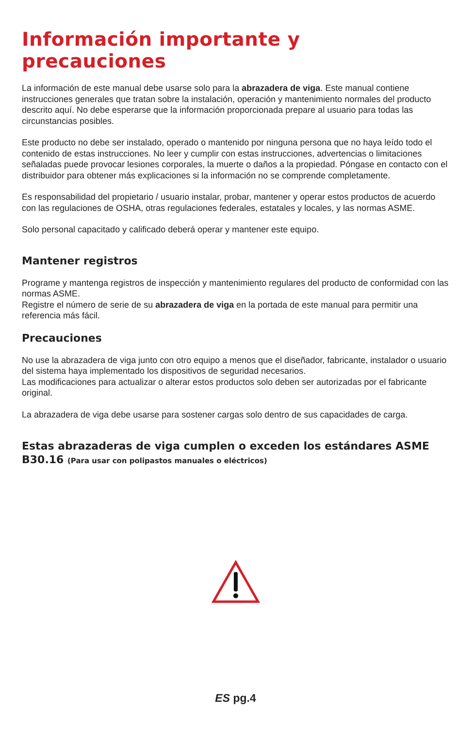Información importante y precauciones
La información de este manual debe usarse solo para la abrazadera de viga. Este manual contiene instrucciones generales que tratan sobre la instalación, operación y mantenimiento normales del producto descrito aquí. No debe esperarse que la información proporcionada prepare al usuario para todas las circunstancias posibles.
Este producto no debe ser instalado, operado o mantenido por ninguna persona que no haya leído todo el contenido de estas instrucciones. No leer y cumplir con estas instrucciones, advertencias o limitaciones señaladas puede provocar lesiones corporales, la muerte o daños a la propiedad. Póngase en contacto con el distribuidor para obtener más explicaciones si la información no se comprende completamente.
Es responsabilidad del propietario / usuario instalar, probar, mantener y operar estos productos de acuerdo con las regulaciones de OSHA, otras regulaciones federales, estatales y locales, y las normas ASME.
Solo personal capacitado y calificado deberá operar y mantener este equipo.
Mantener registros
Programe y mantenga registros de inspección y mantenimiento regulares del producto de conformidad con las normas ASME.
Registre el número de serie de su abrazadera de viga en la portada de este manual para permitir una referencia más fácil.
Precauciones
No use la abrazadera de viga junto con otro equipo a menos que el diseñador, fabricante, instalador o usuario del sistema haya implementado los dispositivos de seguridad necesarios.
Las modificaciones para actualizar o alterar estos productos solo deben ser autorizadas por el fabricante original.
La abrazadera de viga debe usarse para sostener cargas solo dentro de sus capacidades de carga.
Estas abrazaderas de viga cumplen o exceden los estándares ASME B30.16 (Para usar con polipastos manuales o eléctricos)
ES pg.4